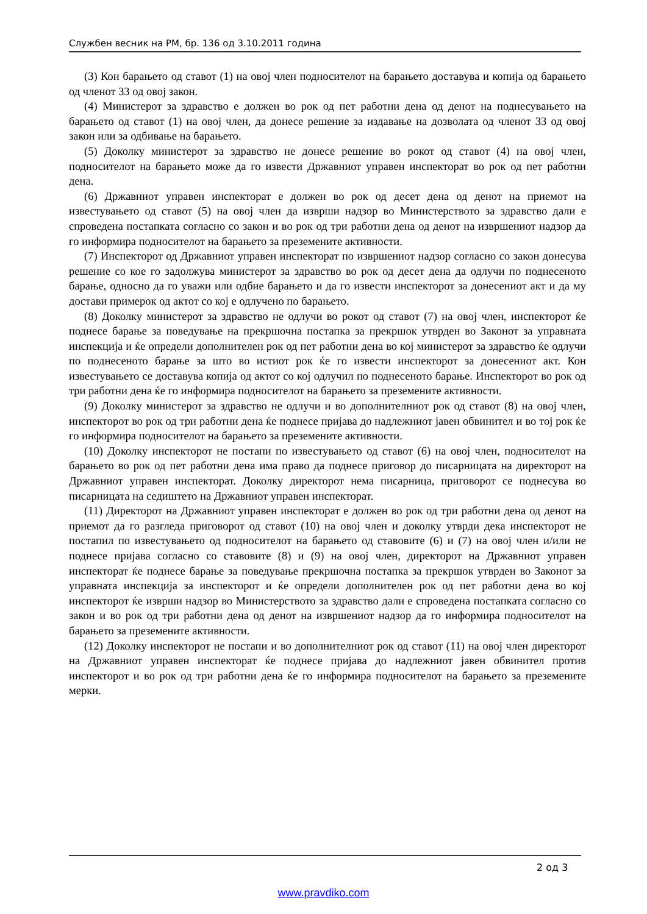Службен весник на РМ, бр. 136 од 3.10.2011 година
(3) Кон барањето од ставот (1) на овој член подносителот на барањето доставува и копија од барањето од членот 33 од овој закон.
(4) Министерот за здравство е должен во рок од пет работни дена од денот на поднесувањето на барањето од ставот (1) на овој член, да донесе решение за издавање на дозволата од членот 33 од овој закон или за одбивање на барањето.
(5) Доколку министерот за здравство не донесе решение во рокот од ставот (4) на овој член, подносителот на барањето може да го извести Државниот управен инспекторат во рок од пет работни дена.
(6) Државниот управен инспекторат е должен во рок од десет дена од денот на приемот на известувањето од ставот (5) на овој член да изврши надзор во Министерството за здравство дали е спроведена постапката согласно со закон и во рок од три работни дена од денот на извршениот надзор да го информира подносителот на барањето за преземените активности.
(7) Инспекторот од Државниот управен инспекторат по извршениот надзор согласно со закон донесува решение со кое го задолжува министерот за здравство во рок од десет дена да одлучи по поднесеното барање, односно да го уважи или одбие барањето и да го извести инспекторот за донесениот акт и да му достави примерок од актот со кој е одлучено по барањето.
(8) Доколку министерот за здравство не одлучи во рокот од ставот (7) на овој член, инспекторот ќе поднесе барање за поведување на прекршочна постапка за прекршок утврден во Законот за управната инспекција и ќе определи дополнителен рок од пет работни дена во кој министерот за здравство ќе одлучи по поднесеното барање за што во истиот рок ќе го извести инспекторот за донесениот акт. Кон известувањето се доставува копија од актот со кој одлучил по поднесеното барање. Инспекторот во рок од три работни дена ќе го информира подносителот на барањето за преземените активности.
(9) Доколку министерот за здравство не одлучи и во дополнителниот рок од ставот (8) на овој член, инспекторот во рок од три работни дена ќе поднесе пријава до надлежниот јавен обвинител и во тој рок ќе го информира подносителот на барањето за преземените активности.
(10) Доколку инспекторот не постапи по известувањето од ставот (6) на овој член, подносителот на барањето во рок од пет работни дена има право да поднесе приговор до писарницата на директорот на Државниот управен инспекторат. Доколку директорот нема писарница, приговорот се поднесува во писарницата на седиштето на Државниот управен инспекторат.
(11) Директорот на Државниот управен инспекторат е должен во рок од три работни дена од денот на приемот да го разгледа приговорот од ставот (10) на овој член и доколку утврди дека инспекторот не постапил по известувањето од подносителот на барањето од ставовите (6) и (7) на овој член и/или не поднесе пријава согласно со ставовите (8) и (9) на овој член, директорот на Државниот управен инспекторат ќе поднесе барање за поведување прекршочна постапка за прекршок утврден во Законот за управната инспекција за инспекторот и ќе определи дополнителен рок од пет работни дена во кој инспекторот ќе изврши надзор во Министерството за здравство дали е спроведена постапката согласно со закон и во рок од три работни дена од денот на извршениот надзор да го информира подносителот на барањето за преземените активности.
(12) Доколку инспекторот не постапи и во дополнителниот рок од ставот (11) на овој член директорот на Државниот управен инспекторат ќе поднесе пријава до надлежниот јавен обвинител против инспекторот и во рок од три работни дена ќе го информира подносителот на барањето за преземените мерки.
2 од 3
www.pravdiko.com